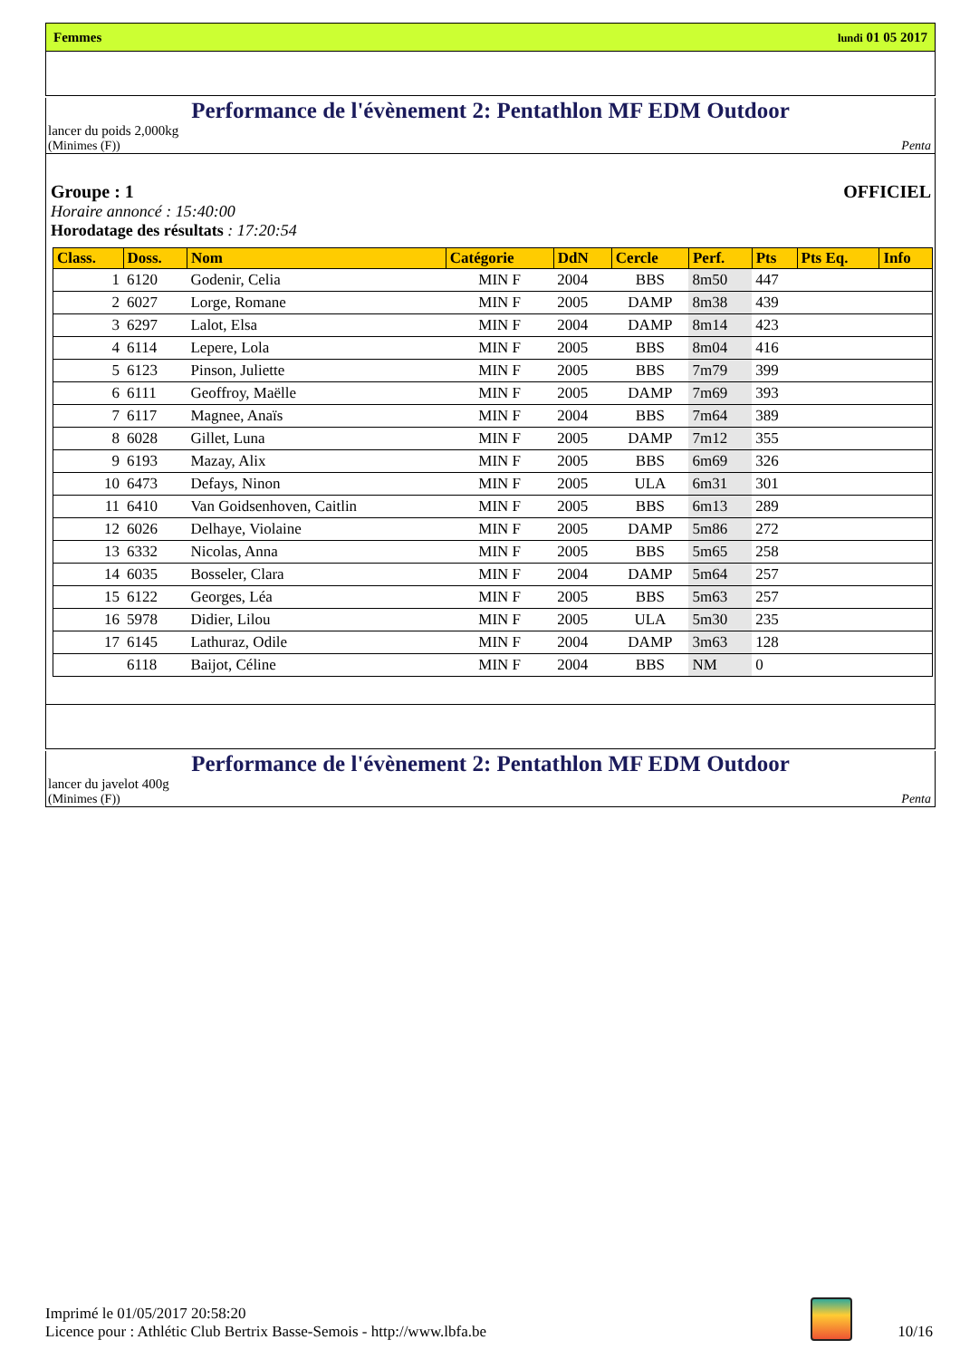Femmes lundi 01 05 2017
Performance de l'évènement 2: Pentathlon MF EDM Outdoor
lancer du poids 2,000kg
(Minimes (F)) Penta
Groupe : 1 OFFICIEL
Horaire annoncé : 15:40:00
Horodatage des résultats : 17:20:54
| Class. | Doss. | Nom | Catégorie | DdN | Cercle | Perf. | Pts | Pts Eq. | Info |
| --- | --- | --- | --- | --- | --- | --- | --- | --- | --- |
| 1 | 6120 | Godenir, Celia | MIN F | 2004 | BBS | 8m50 | 447 | | |
| 2 | 6027 | Lorge, Romane | MIN F | 2005 | DAMP | 8m38 | 439 | | |
| 3 | 6297 | Lalot, Elsa | MIN F | 2004 | DAMP | 8m14 | 423 | | |
| 4 | 6114 | Lepere, Lola | MIN F | 2005 | BBS | 8m04 | 416 | | |
| 5 | 6123 | Pinson, Juliette | MIN F | 2005 | BBS | 7m79 | 399 | | |
| 6 | 6111 | Geoffroy, Maëlle | MIN F | 2005 | DAMP | 7m69 | 393 | | |
| 7 | 6117 | Magnee, Anaïs | MIN F | 2004 | BBS | 7m64 | 389 | | |
| 8 | 6028 | Gillet, Luna | MIN F | 2005 | DAMP | 7m12 | 355 | | |
| 9 | 6193 | Mazay, Alix | MIN F | 2005 | BBS | 6m69 | 326 | | |
| 10 | 6473 | Defays, Ninon | MIN F | 2005 | ULA | 6m31 | 301 | | |
| 11 | 6410 | Van Goidsenhoven, Caitlin | MIN F | 2005 | BBS | 6m13 | 289 | | |
| 12 | 6026 | Delhaye, Violaine | MIN F | 2005 | DAMP | 5m86 | 272 | | |
| 13 | 6332 | Nicolas, Anna | MIN F | 2005 | BBS | 5m65 | 258 | | |
| 14 | 6035 | Bosseler, Clara | MIN F | 2004 | DAMP | 5m64 | 257 | | |
| 15 | 6122 | Georges, Léa | MIN F | 2005 | BBS | 5m63 | 257 | | |
| 16 | 5978 | Didier, Lilou | MIN F | 2005 | ULA | 5m30 | 235 | | |
| 17 | 6145 | Lathuraz, Odile | MIN F | 2004 | DAMP | 3m63 | 128 | | |
| | 6118 | Baijot, Céline | MIN F | 2004 | BBS | NM | 0 | | |
Performance de l'évènement 2: Pentathlon MF EDM Outdoor
lancer du javelot 400g
(Minimes (F)) Penta
Imprimé le 01/05/2017 20:58:20
Licence pour : Athlétic Club Bertrix Basse-Semois - http://www.lbfa.be
10/16